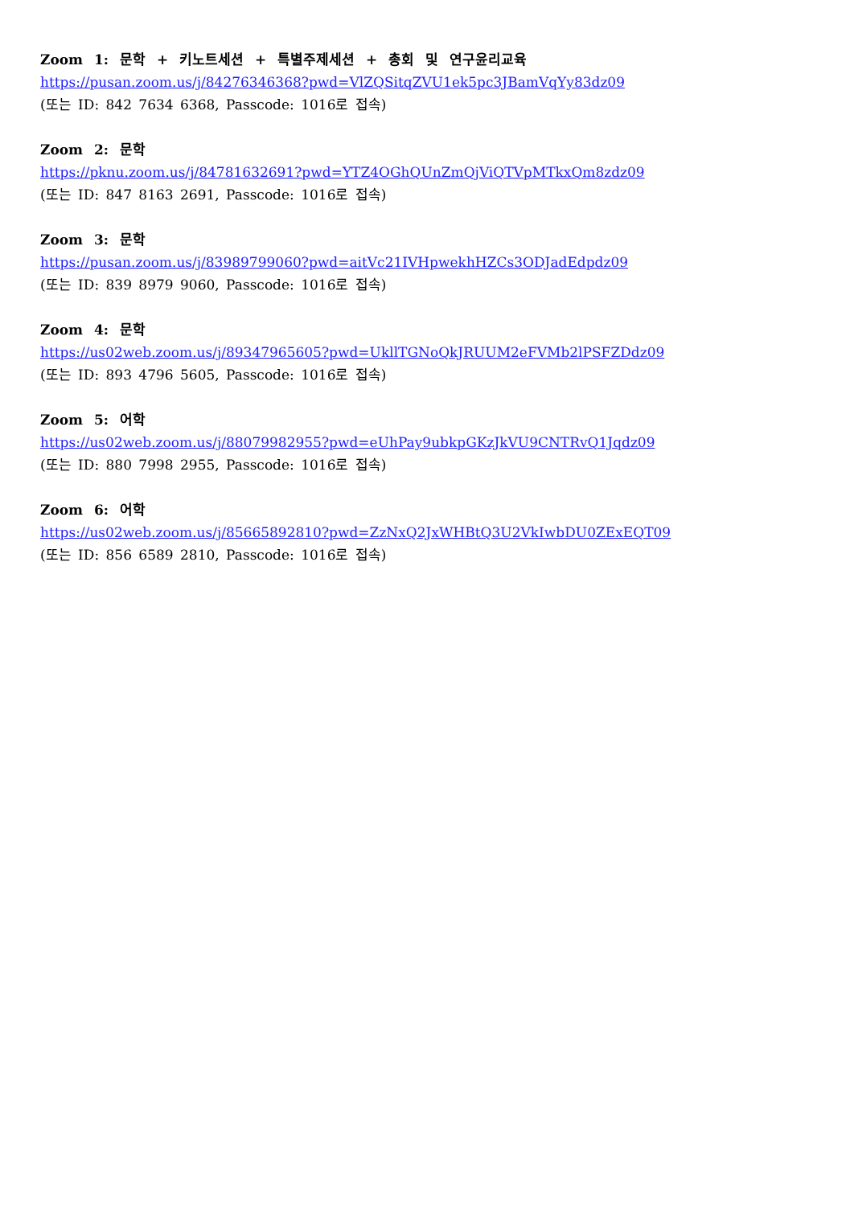Zoom 1: 문학 + 키노트세션 + 특별주제세션 + 총회 및 연구윤리교육
https://pusan.zoom.us/j/84276346368?pwd=VlZQSitqZVU1ek5pc3JBamVqYy83dz09
(또는 ID: 842 7634 6368, Passcode: 1016로 접속)
Zoom 2: 문학
https://pknu.zoom.us/j/84781632691?pwd=YTZ4OGhQUnZmQjViQTVpMTkxQm8zdz09
(또는 ID: 847 8163 2691, Passcode: 1016로 접속)
Zoom 3: 문학
https://pusan.zoom.us/j/83989799060?pwd=aitVc21IVHpwekhHZCs3ODJadEdpdz09
(또는 ID: 839 8979 9060, Passcode: 1016로 접속)
Zoom 4: 문학
https://us02web.zoom.us/j/89347965605?pwd=UkllTGNoQkJRUUM2eFVMb2lPSFZDdz09
(또는 ID: 893 4796 5605, Passcode: 1016로 접속)
Zoom 5: 어학
https://us02web.zoom.us/j/88079982955?pwd=eUhPay9ubkpGKzJkVU9CNTRvQ1Jqdz09
(또는 ID: 880 7998 2955, Passcode: 1016로 접속)
Zoom 6: 어학
https://us02web.zoom.us/j/85665892810?pwd=ZzNxQ2JxWHBtQ3U2VkIwbDU0ZExEQT09
(또는 ID: 856 6589 2810, Passcode: 1016로 접속)